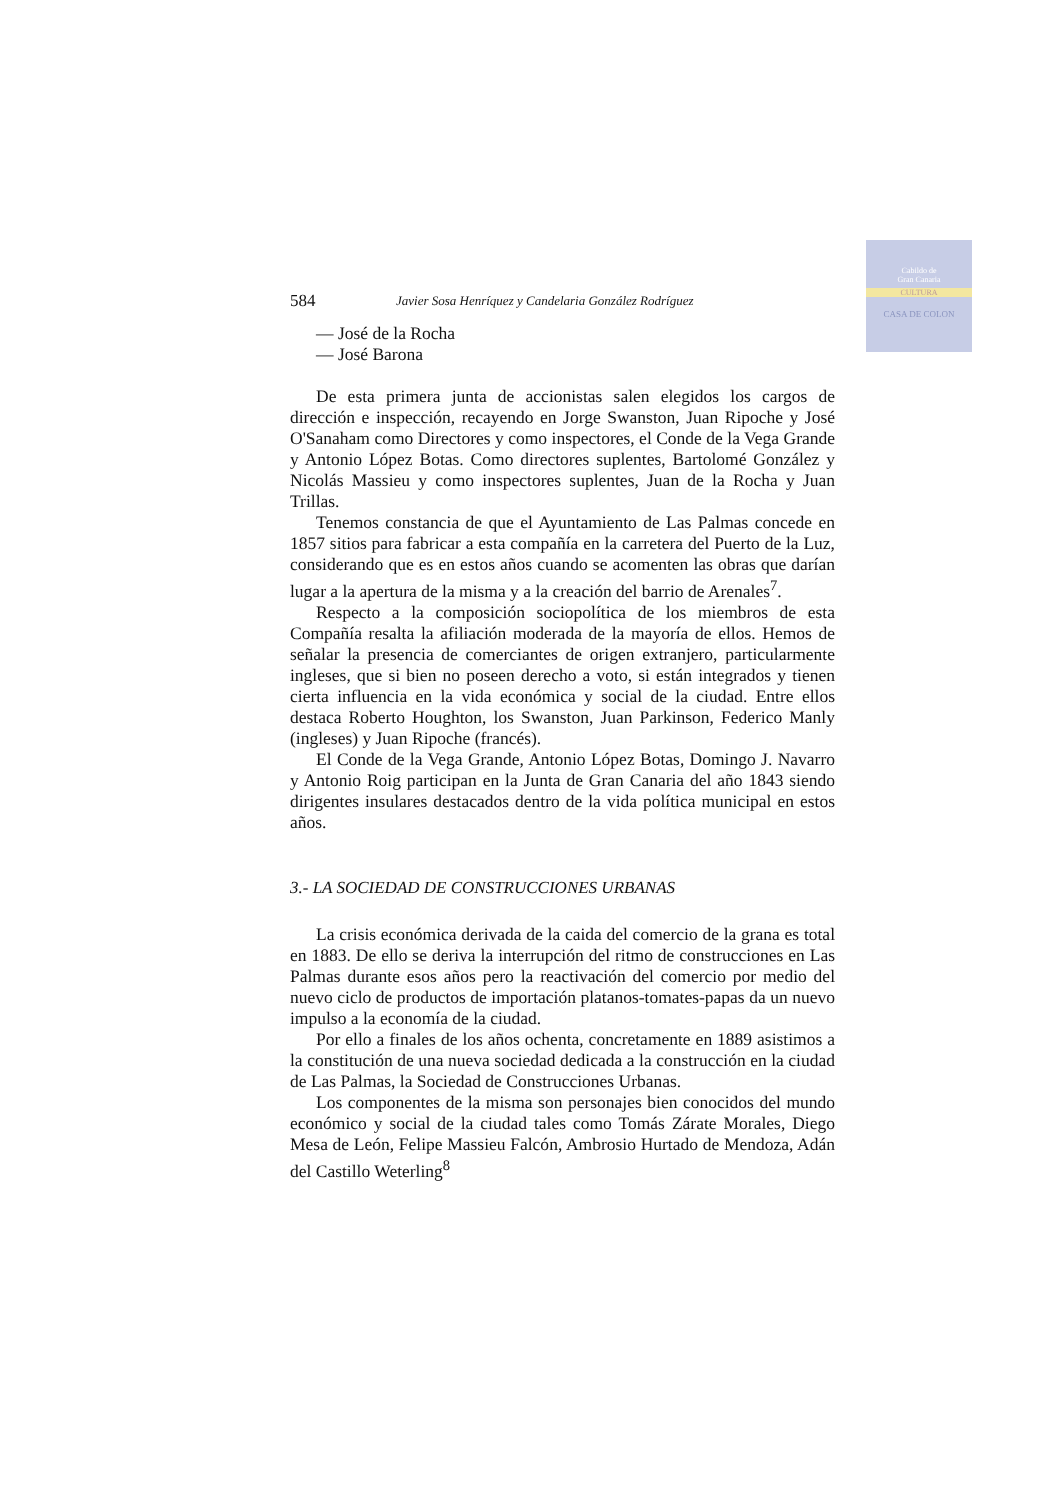Cabildo de
Gran Canaria
CULTURA
CASA DE COLON
584 Javier Sosa Henríquez y Candelaria González Rodríguez
— José de la Rocha
— José Barona
De esta primera junta de accionistas salen elegidos los cargos de dirección e inspección, recayendo en Jorge Swanston, Juan Ripoche y José O'Sanaham como Directores y como inspectores, el Conde de la Vega Grande y Antonio López Botas. Como directores suplentes, Bartolomé González y Nicolás Massieu y como inspectores suplentes, Juan de la Rocha y Juan Trillas.
Tenemos constancia de que el Ayuntamiento de Las Palmas concede en 1857 sitios para fabricar a esta compañía en la carretera del Puerto de la Luz, considerando que es en estos años cuando se acomenten las obras que darían lugar a la apertura de la misma y a la creación del barrio de Arenales<sup>7</sup>.
Respecto a la composición sociopolítica de los miembros de esta Compañía resalta la afiliación moderada de la mayoría de ellos. Hemos de señalar la presencia de comerciantes de origen extranjero, particularmente ingleses, que si bien no poseen derecho a voto, si están integrados y tienen cierta influencia en la vida económica y social de la ciudad. Entre ellos destaca Roberto Houghton, los Swanston, Juan Parkinson, Federico Manly (ingleses) y Juan Ripoche (francés).
El Conde de la Vega Grande, Antonio López Botas, Domingo J. Navarro y Antonio Roig participan en la Junta de Gran Canaria del año 1843 siendo dirigentes insulares destacados dentro de la vida política municipal en estos años.
3.- LA SOCIEDAD DE CONSTRUCCIONES URBANAS
La crisis económica derivada de la caida del comercio de la grana es total en 1883. De ello se deriva la interrupción del ritmo de construcciones en Las Palmas durante esos años pero la reactivación del comercio por medio del nuevo ciclo de productos de importación platanos-tomates-papas da un nuevo impulso a la economía de la ciudad.
Por ello a finales de los años ochenta, concretamente en 1889 asistimos a la constitución de una nueva sociedad dedicada a la construcción en la ciudad de Las Palmas, la Sociedad de Construcciones Urbanas.
Los componentes de la misma son personajes bien conocidos del mundo económico y social de la ciudad tales como Tomás Zárate Morales, Diego Mesa de León, Felipe Massieu Falcón, Ambrosio Hurtado de Mendoza, Adán del Castillo Weterling<sup>8</sup>